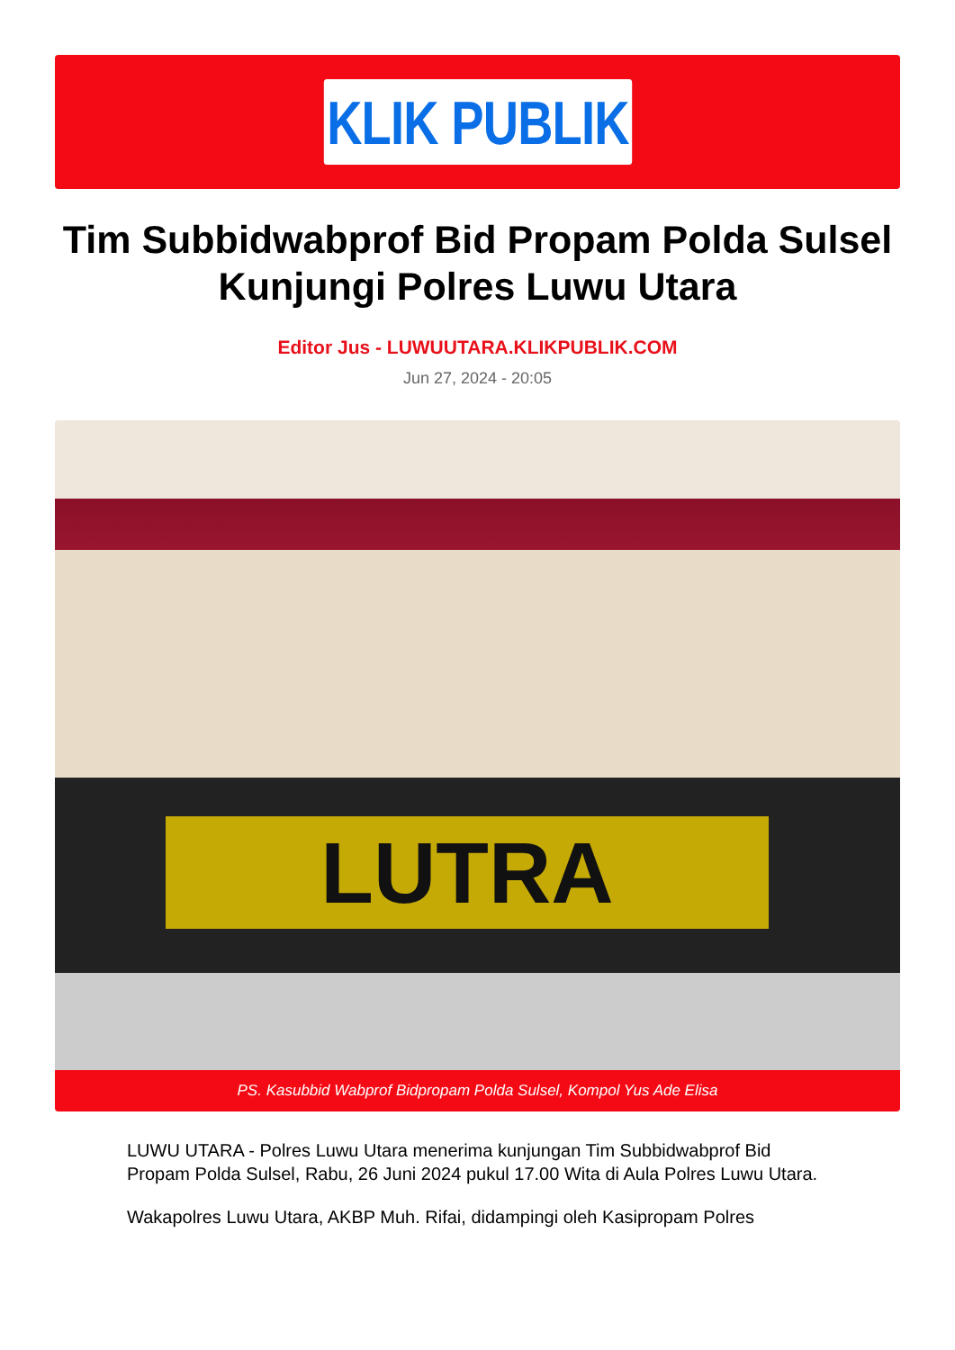KLIK PUBLIK
Tim Subbidwabprof Bid Propam Polda Sulsel Kunjungi Polres Luwu Utara
Editor Jus - LUWUUTARA.KLIKPUBLIK.COM
Jun 27, 2024 - 20:05
LUTRA
PS. Kasubbid Wabprof Bidpropam Polda Sulsel, Kompol Yus Ade Elisa
LUWU UTARA - Polres Luwu Utara menerima kunjungan Tim Subbidwabprof Bid Propam Polda Sulsel, Rabu, 26 Juni 2024 pukul 17.00 Wita di Aula Polres Luwu Utara.
Wakapolres Luwu Utara, AKBP Muh. Rifai, didampingi oleh Kasipropam Polres